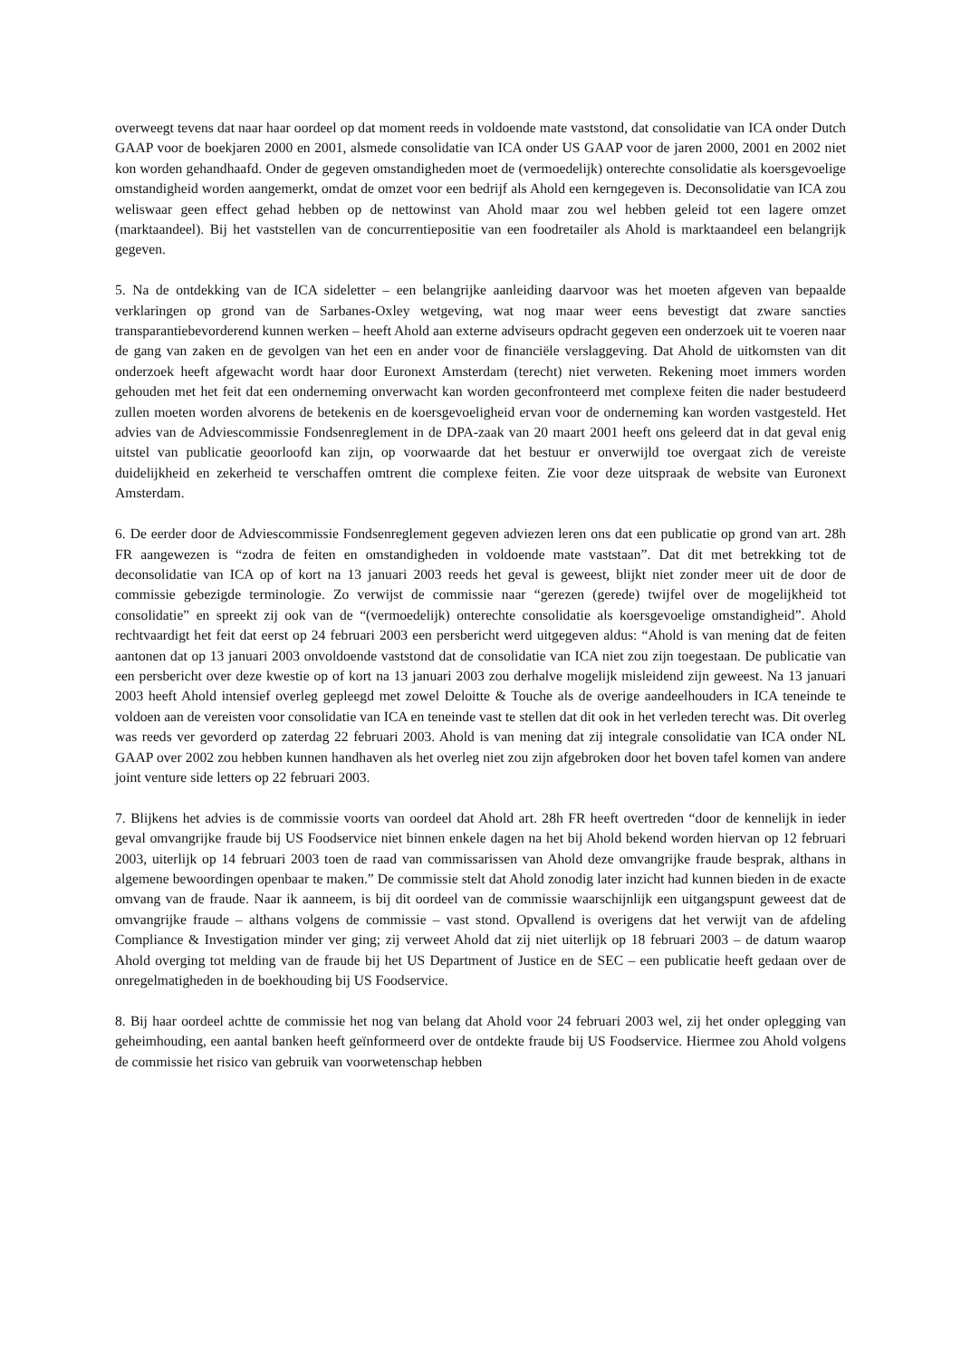overweegt tevens dat naar haar oordeel op dat moment reeds in voldoende mate vaststond, dat consolidatie van ICA onder Dutch GAAP voor de boekjaren 2000 en 2001, alsmede consolidatie van ICA onder US GAAP voor de jaren 2000, 2001 en 2002 niet kon worden gehandhaafd. Onder de gegeven omstandigheden moet de (vermoedelijk) onterechte consolidatie als koersgevoelige omstandigheid worden aangemerkt, omdat de omzet voor een bedrijf als Ahold een kerngegeven is. Deconsolidatie van ICA zou weliswaar geen effect gehad hebben op de nettowinst van Ahold maar zou wel hebben geleid tot een lagere omzet (marktaandeel). Bij het vaststellen van de concurrentiepositie van een foodretailer als Ahold is marktaandeel een belangrijk gegeven.
5. Na de ontdekking van de ICA sideletter – een belangrijke aanleiding daarvoor was het moeten afgeven van bepaalde verklaringen op grond van de Sarbanes-Oxley wetgeving, wat nog maar weer eens bevestigt dat zware sancties transparantiebevorderend kunnen werken – heeft Ahold aan externe adviseurs opdracht gegeven een onderzoek uit te voeren naar de gang van zaken en de gevolgen van het een en ander voor de financiële verslaggeving. Dat Ahold de uitkomsten van dit onderzoek heeft afgewacht wordt haar door Euronext Amsterdam (terecht) niet verweten. Rekening moet immers worden gehouden met het feit dat een onderneming onverwacht kan worden geconfronteerd met complexe feiten die nader bestudeerd zullen moeten worden alvorens de betekenis en de koersgevoeligheid ervan voor de onderneming kan worden vastgesteld. Het advies van de Adviescommissie Fondsenreglement in de DPA-zaak van 20 maart 2001 heeft ons geleerd dat in dat geval enig uitstel van publicatie geoorloofd kan zijn, op voorwaarde dat het bestuur er onverwijld toe overgaat zich de vereiste duidelijkheid en zekerheid te verschaffen omtrent die complexe feiten. Zie voor deze uitspraak de website van Euronext Amsterdam.
6. De eerder door de Adviescommissie Fondsenreglement gegeven adviezen leren ons dat een publicatie op grond van art. 28h FR aangewezen is “zodra de feiten en omstandigheden in voldoende mate vaststaan”. Dat dit met betrekking tot de deconsolidatie van ICA op of kort na 13 januari 2003 reeds het geval is geweest, blijkt niet zonder meer uit de door de commissie gebezigde terminologie. Zo verwijst de commissie naar “gerezen (gerede) twijfel over de mogelijkheid tot consolidatie” en spreekt zij ook van de “(vermoedelijk) onterechte consolidatie als koersgevoelige omstandigheid”. Ahold rechtvaardigt het feit dat eerst op 24 februari 2003 een persbericht werd uitgegeven aldus: “Ahold is van mening dat de feiten aantonen dat op 13 januari 2003 onvoldoende vaststond dat de consolidatie van ICA niet zou zijn toegestaan. De publicatie van een persbericht over deze kwestie op of kort na 13 januari 2003 zou derhalve mogelijk misleidend zijn geweest. Na 13 januari 2003 heeft Ahold intensief overleg gepleegd met zowel Deloitte & Touche als de overige aandeelhouders in ICA teneinde te voldoen aan de vereisten voor consolidatie van ICA en teneinde vast te stellen dat dit ook in het verleden terecht was. Dit overleg was reeds ver gevorderd op zaterdag 22 februari 2003. Ahold is van mening dat zij integrale consolidatie van ICA onder NL GAAP over 2002 zou hebben kunnen handhaven als het overleg niet zou zijn afgebroken door het boven tafel komen van andere joint venture side letters op 22 februari 2003.
7. Blijkens het advies is de commissie voorts van oordeel dat Ahold art. 28h FR heeft overtreden “door de kennelijk in ieder geval omvangrijke fraude bij US Foodservice niet binnen enkele dagen na het bij Ahold bekend worden hiervan op 12 februari 2003, uiterlijk op 14 februari 2003 toen de raad van commissarissen van Ahold deze omvangrijke fraude besprak, althans in algemene bewoordingen openbaar te maken.” De commissie stelt dat Ahold zonodig later inzicht had kunnen bieden in de exacte omvang van de fraude. Naar ik aanneem, is bij dit oordeel van de commissie waarschijnlijk een uitgangspunt geweest dat de omvangrijke fraude – althans volgens de commissie – vast stond. Opvallend is overigens dat het verwijt van de afdeling Compliance & Investigation minder ver ging; zij verweet Ahold dat zij niet uiterlijk op 18 februari 2003 – de datum waarop Ahold overging tot melding van de fraude bij het US Department of Justice en de SEC – een publicatie heeft gedaan over de onregelmatigheden in de boekhouding bij US Foodservice.
8. Bij haar oordeel achtte de commissie het nog van belang dat Ahold voor 24 februari 2003 wel, zij het onder oplegging van geheimhouding, een aantal banken heeft geïnformeerd over de ontdekte fraude bij US Foodservice. Hiermee zou Ahold volgens de commissie het risico van gebruik van voorwetenschap hebben